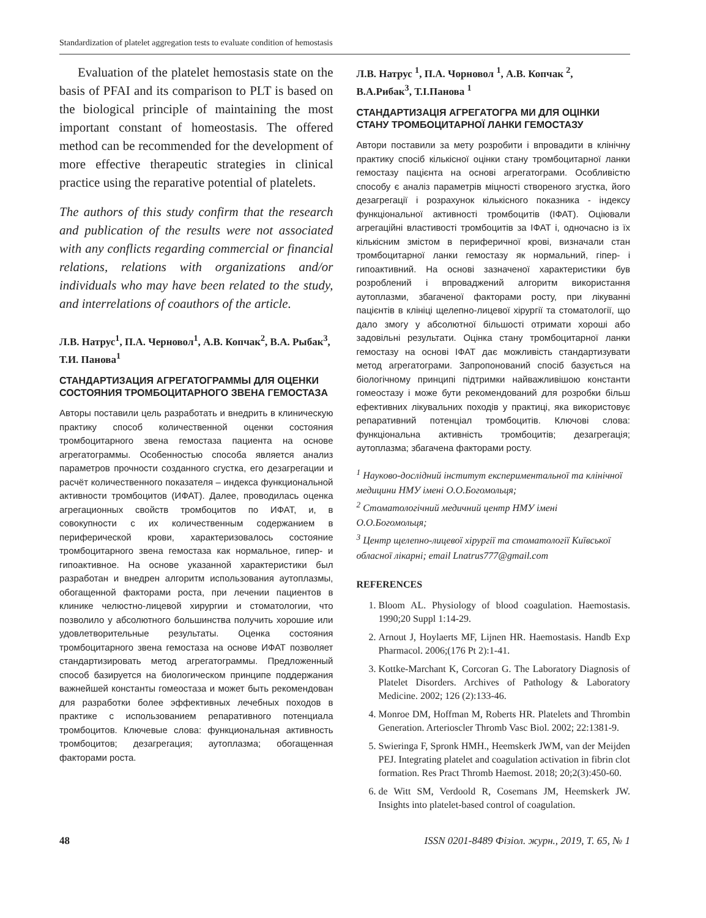Standardization of platelet aggregation tests to evaluate condition of hemostasis
Evaluation of the platelet hemostasis state on the basis of PFAI and its comparison to PLT is based on the biological principle of maintaining the most important constant of homeostasis. The offered method can be recommended for the development of more effective therapeutic strategies in clinical practice using the reparative potential of platelets.
The authors of this study confirm that the research and publication of the results were not associated with any conflicts regarding commercial or financial relations, relations with organizations and/or individuals who may have been related to the study, and interrelations of coauthors of the article.
Л.В. Натрус<sup>1</sup>, П.А. Черновол<sup>1</sup>, А.В. Копчак<sup>2</sup>, В.А. Рыбак<sup>3</sup>, Т.И. Панова<sup>1</sup>
СТАНДАРТИЗАЦИЯ АГРЕГАТОГРАММЫ ДЛЯ ОЦЕНКИ СОСТОЯНИЯ ТРОМБОЦИТАРНОГО ЗВЕНА ГЕМОСТАЗА
Авторы поставили цель разработать и внедрить в клиническую практику способ количественной оценки состояния тромбоцитарного звена гемостаза пациента на основе агрегатограммы. Особенностью способа является анализ параметров прочности созданного сгустка, его дезагрегации и расчёт количественного показателя – индекса функциональной активности тромбоцитов (ИФАТ). Далее, проводилась оценка агрегационных свойств тромбоцитов по ИФАТ, и, в совокупности с их количественным содержанием в периферической крови, характеризовалось состояние тромбоцитарного звена гемостаза как нормальное, гипер- и гипоактивное. На основе указанной характеристики был разработан и внедрен алгоритм использования аутоплазмы, обогащенной факторами роста, при лечении пациентов в клинике челюстно-лицевой хирургии и стоматологии, что позволило у абсолютного большинства получить хорошие или удовлетворительные результаты. Оценка состояния тромбоцитарного звена гемостаза на основе ИФАТ позволяет стандартизировать метод агрегатограммы. Предложенный способ базируется на биологическом принципе поддержания важнейшей константы гомеостаза и может быть рекомендован для разработки более эффективных лечебных походов в практике с использованием репаративного потенциала тромбоцитов. Ключевые слова: функциональная активность тромбоцитов; дезагрегация; аутоплазма; обогащенная факторами роста.
Л.В. Натрус <sup>1</sup>, П.А. Чорновол <sup>1</sup>, А.В. Копчак <sup>2</sup>, В.А.Рибак<sup>3</sup>, Т.І.Панова <sup>1</sup>
СТАНДАРТИЗАЦІЯ АГРЕГАТОГРА МИ ДЛЯ ОЦІНКИ СТАНУ ТРОМБОЦИТАРНОЇ ЛАНКИ ГЕМОСТАЗУ
Автори поставили за мету розробити і впровадити в клінічну практику спосіб кількісної оцінки стану тромбоцитарної ланки гемостазу пацієнта на основі агрегатограми. Особливістю способу є аналіз параметрів міцності створеного згустка, його дезагрегації і розрахунок кількісного показника - індексу функціональної активності тромбоцитів (ІФАТ). Оціювали агрегаційні властивості тромбоцитів за ІФАТ і, одночасно із їх кількісним змістом в периферичної крові, визначали стан тромбоцитарної ланки гемостазу як нормальний, гіпер- і гипоактивний. На основі зазначеної характеристики був розроблений і впроваджений алгоритм використання аутоплазми, збагаченої факторами росту, при лікуванні пацієнтів в клініці щелепно-лицевої хірургії та стоматології, що дало змогу у абсолютної більшості отримати хороші або задовільні результати. Оцінка стану тромбоцитарної ланки гемостазу на основі ІФАТ дає можливість стандартизувати метод агрегатограми. Запропонований спосіб базується на біологічному принципі підтримки найважливішою константи гомеостазу і може бути рекомендований для розробки більш ефективних лікувальних походів у практиці, яка використовує репаративний потенціал тромбоцитів. Ключові слова: функціональна активність тромбоцитів; дезагрегація; аутоплазма; збагачена факторами росту.
<sup>1</sup> Науково-дослідний інститут експериментальної та клінічної медицини НМУ імені О.О.Богомольця;
<sup>2</sup> Стоматологічний медичний центр НМУ імені О.О.Богомольця;
<sup>3</sup> Центр щелепно-лицевої хірургії та стоматології Київської обласної лікарні; email Lnatrus777@gmail.com
REFERENCES
1. Bloom AL. Physiology of blood coagulation. Haemostasis. 1990;20 Suppl 1:14-29.
2. Arnout J, Hoylaerts MF, Lijnen HR. Haemostasis. Handb Exp Pharmacol. 2006;(176 Pt 2):1-41.
3. Kottke-Marchant K, Corcoran G. The Laboratory Diagnosis of Platelet Disorders. Archives of Pathology & Laboratory Medicine. 2002; 126 (2):133-46.
4. Monroe DM, Hoffman M, Roberts HR. Platelets and Thrombin Generation. Arterioscler Thromb Vasc Biol. 2002; 22:1381-9.
5. Swieringa F, Spronk HMH., Heemskerk JWM, van der Meijden PEJ. Integrating platelet and coagulation activation in fibrin clot formation. Res Pract Thromb Haemost. 2018; 20;2(3):450-60.
6. de Witt SM, Verdoold R, Cosemans JM, Heemskerk JW. Insights into platelet-based control of coagulation.
48 ISSN 0201-8489 Фізіол. журн., 2019, Т. 65, № 1